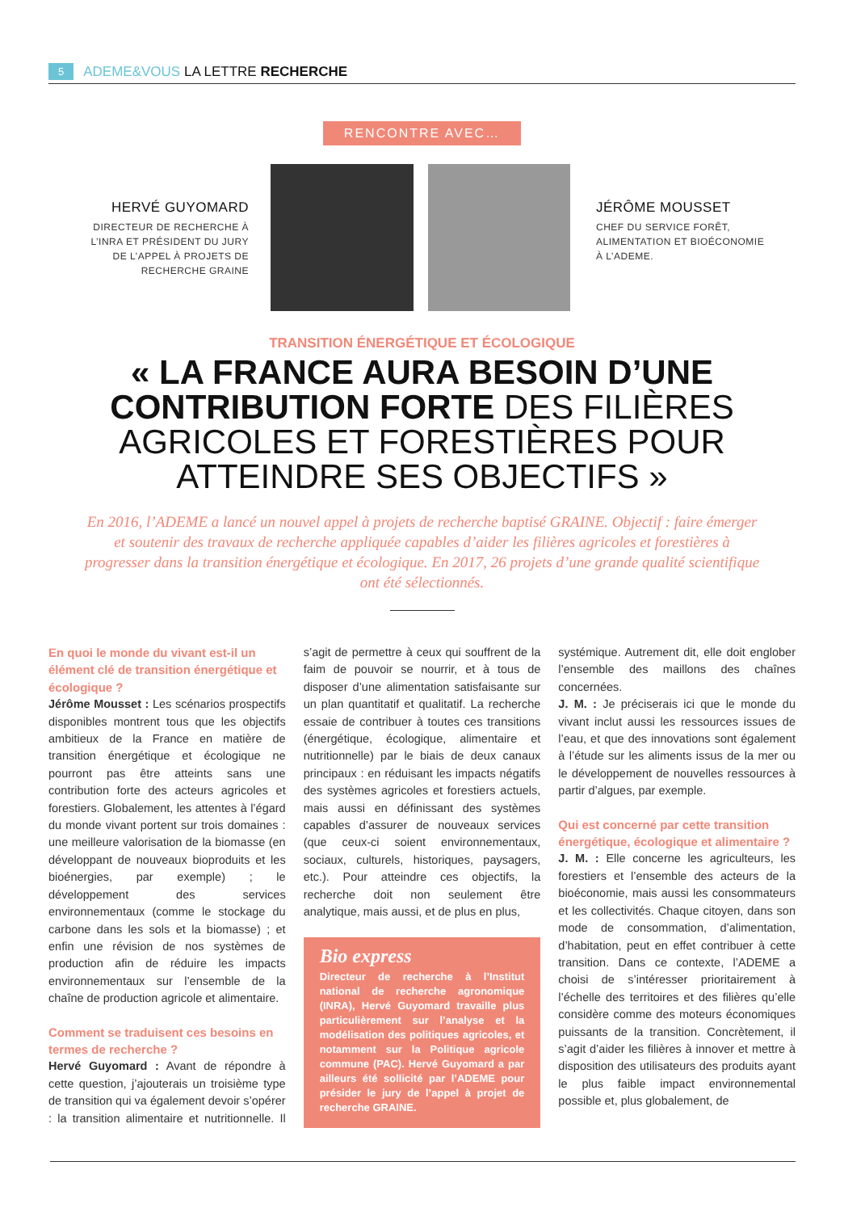5 ADEME&VOUS LA LETTRE RECHERCHE
RENCONTRE AVEC…
HERVÉ GUYOMARD
DIRECTEUR DE RECHERCHE À L’INRA ET PRÉSIDENT DU JURY DE L’APPEL À PROJETS DE RECHERCHE GRAINE
JÉRÔME MOUSSET
CHEF DU SERVICE FORÊT, ALIMENTATION ET BIOÉCONOMIE À L’ADEME.
TRANSITION ÉNERGÉTIQUE ET ÉCOLOGIQUE
« LA FRANCE AURA BESOIN D’UNE CONTRIBUTION FORTE DES FILIÈRES AGRICOLES ET FORESTIÈRES POUR ATTEINDRE SES OBJECTIFS »
En 2016, l’ADEME a lancé un nouvel appel à projets de recherche baptisé GRAINE. Objectif : faire émerger et soutenir des travaux de recherche appliquée capables d’aider les filières agricoles et forestières à progresser dans la transition énergétique et écologique. En 2017, 26 projets d’une grande qualité scientifique ont été sélectionnés.
En quoi le monde du vivant est-il un élément clé de transition énergétique et écologique ?
Jérôme Mousset : Les scénarios prospectifs disponibles montrent tous que les objectifs ambitieux de la France en matière de transition énergétique et écologique ne pourront pas être atteints sans une contribution forte des acteurs agricoles et forestiers. Globalement, les attentes à l’égard du monde vivant portent sur trois domaines : une meilleure valorisation de la biomasse (en développant de nouveaux bioproduits et les bioénergies, par exemple) ; le développement des services environnementaux (comme le stockage du carbone dans les sols et la biomasse) ; et enfin une révision de nos systèmes de production afin de réduire les impacts environnementaux sur l’ensemble de la chaîne de production agricole et alimentaire.
Comment se traduisent ces besoins en termes de recherche ?
Hervé Guyomard : Avant de répondre à cette question, j’ajouterais un troisième type de transition qui va également devoir s’opérer : la transition alimentaire et nutritionnelle. Il s’agit de permettre à ceux qui souffrent de la faim de pouvoir se nourrir, et à tous de disposer d’une alimentation satisfaisante sur un plan quantitatif et qualitatif. La recherche essaie de contribuer à toutes ces transitions (énergétique, écologique, alimentaire et nutritionnelle) par le biais de deux canaux principaux : en réduisant les impacts négatifs des systèmes agricoles et forestiers actuels, mais aussi en définissant des systèmes capables d’assurer de nouveaux services (que ceux-ci soient environnementaux, sociaux, culturels, historiques, paysagers, etc.). Pour atteindre ces objectifs, la recherche doit non seulement être analytique, mais aussi, et de plus en plus,
Bio express
Directeur de recherche à l’Institut national de recherche agronomique (INRA), Hervé Guyomard travaille plus particulièrement sur l’analyse et la modélisation des politiques agricoles, et notamment sur la Politique agricole commune (PAC). Hervé Guyomard a par ailleurs été sollicité par l’ADEME pour présider le jury de l’appel à projet de recherche GRAINE.
systémique. Autrement dit, elle doit englober l’ensemble des maillons des chaînes concernées.
J. M. : Je préciserais ici que le monde du vivant inclut aussi les ressources issues de l’eau, et que des innovations sont également à l’étude sur les aliments issus de la mer ou le développement de nouvelles ressources à partir d’algues, par exemple.
Qui est concerné par cette transition énergétique, écologique et alimentaire ?
J. M. : Elle concerne les agriculteurs, les forestiers et l’ensemble des acteurs de la bioéconomie, mais aussi les consommateurs et les collectivités. Chaque citoyen, dans son mode de consommation, d’alimentation, d’habitation, peut en effet contribuer à cette transition. Dans ce contexte, l’ADEME a choisi de s’intéresser prioritairement à l’échelle des territoires et des filières qu’elle considère comme des moteurs économiques puissants de la transition. Concrètement, il s’agit d’aider les filières à innover et mettre à disposition des utilisateurs des produits ayant le plus faible impact environnemental possible et, plus globalement, de